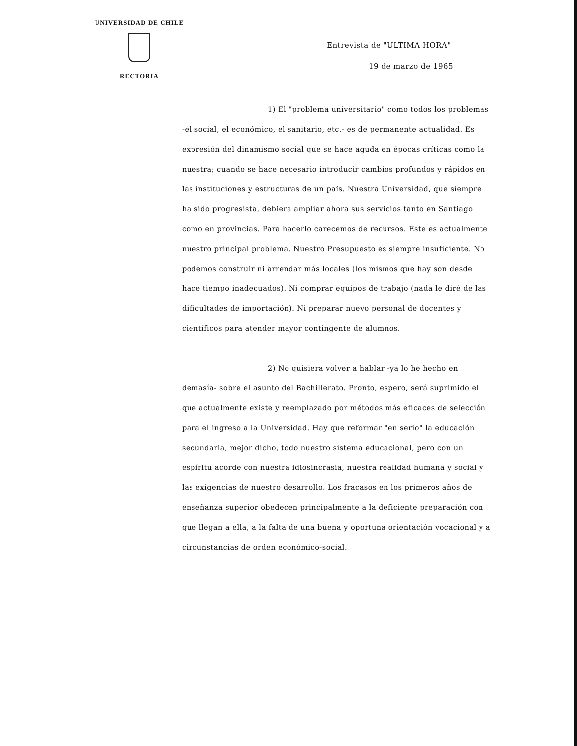UNIVERSIDAD DE CHILE
RECTORIA
Entrevista de "ULTIMA HORA"
19 de marzo de 1965
1) El "problema universitario" como todos los problemas -el social, el económico, el sanitario, etc.- es de permanente actualidad. Es expresión del dinamismo social que se hace aguda en épocas críticas como la nuestra; cuando se hace necesario introducir cambios profundos y rápidos en las institucio­nes y estructuras de un país. Nuestra Universidad, que siempre ha sido progresista, debiera ampliar ahora sus servicios tanto en Santiago como en provincias. Para hacerlo carecemos de recursos. Este es actualmente nuestro principal problema. Nuestro Presu­puesto es siempre insuficiente. No podemos construir ni arrendar más locales (los mismos que hay son desde hace tiempo inadecua­dos). Ni comprar equipos de trabajo (nada le diré de las dificul­tades de importación). Ni preparar nuevo personal de docentes y científicos para atender mayor contingente de alumnos.
2) No quisiera volver a hablar -ya lo he hecho en demasía- sobre el asunto del Bachillerato. Pronto, espero, será suprimido el que actualmente existe y reemplazado por mé­todos más eficaces de selección para el ingreso a la Universidad. Hay que reformar "en serio" la educación secundaria, mejor dicho, todo nuestro sistema educacional, pero con un espíritu acorde con nuestra idiosincrasia, nuestra realidad humana y social y las exi­gencias de nuestro desarrollo. Los fracasos en los primeros años de enseñanza superior obedecen principalmente a la deficiente pre­paración con que llegan a ella, a la falta de una buena y oportuna orientación vocacional y a circunstancias de orden económico-social.